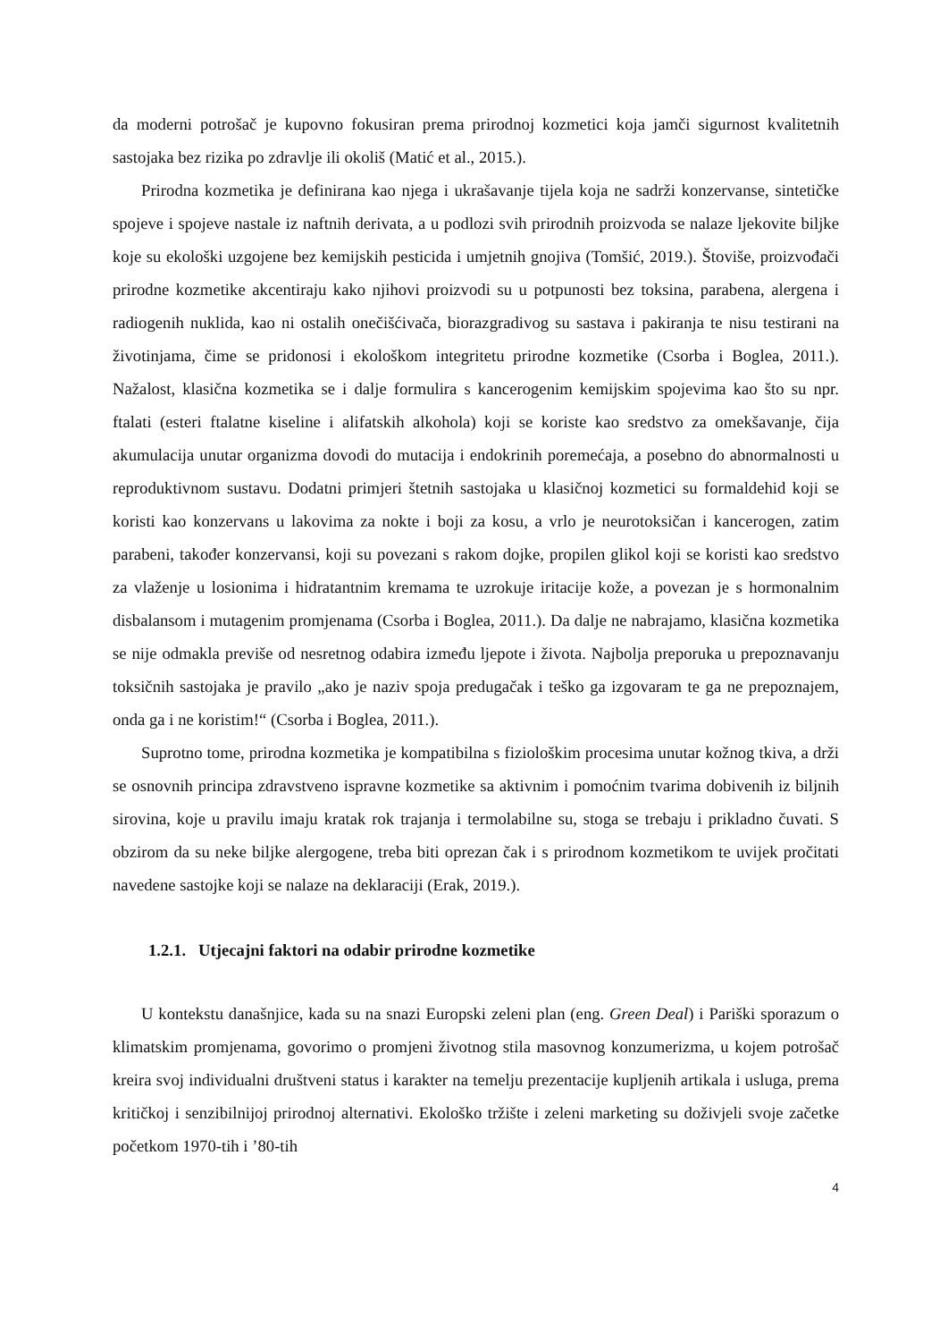da moderni potrošač je kupovno fokusiran prema prirodnoj kozmetici koja jamči sigurnost kvalitetnih sastojaka bez rizika po zdravlje ili okoliš (Matić et al., 2015.).
Prirodna kozmetika je definirana kao njega i ukrašavanje tijela koja ne sadrži konzervanse, sintetičke spojeve i spojeve nastale iz naftnih derivata, a u podlozi svih prirodnih proizvoda se nalaze ljekovite biljke koje su ekološki uzgojene bez kemijskih pesticida i umjetnih gnojiva (Tomšić, 2019.). Štoviše, proizvođači prirodne kozmetike akcentiraju kako njihovi proizvodi su u potpunosti bez toksina, parabena, alergena i radiogenih nuklida, kao ni ostalih onečišćivača, biorazgradivog su sastava i pakiranja te nisu testirani na životinjama, čime se pridonosi i ekološkom integritetu prirodne kozmetike (Csorba i Boglea, 2011.). Nažalost, klasična kozmetika se i dalje formulira s kancerogenim kemijskim spojevima kao što su npr. ftalati (esteri ftalatne kiseline i alifatskih alkohola) koji se koriste kao sredstvo za omekšavanje, čija akumulacija unutar organizma dovodi do mutacija i endokrinih poremećaja, a posebno do abnormalnosti u reproduktivnom sustavu. Dodatni primjeri štetnih sastojaka u klasičnoj kozmetici su formaldehid koji se koristi kao konzervans u lakovima za nokte i boji za kosu, a vrlo je neurotoksičan i kancerogen, zatim parabeni, također konzervansi, koji su povezani s rakom dojke, propilen glikol koji se koristi kao sredstvo za vlaženje u losionima i hidratantnim kremama te uzrokuje iritacije kože, a povezan je s hormonalnim disbalansom i mutagenim promjenama (Csorba i Boglea, 2011.). Da dalje ne nabrajamo, klasična kozmetika se nije odmakla previše od nesretnog odabira između ljepote i života. Najbolja preporuka u prepoznavanju toksičnih sastojaka je pravilo „ako je naziv spoja predugačak i teško ga izgovaram te ga ne prepoznajem, onda ga i ne koristim!“ (Csorba i Boglea, 2011.).
Suprotno tome, prirodna kozmetika je kompatibilna s fiziološkim procesima unutar kožnog tkiva, a drži se osnovnih principa zdravstveno ispravne kozmetike sa aktivnim i pomoćnim tvarima dobivenih iz biljnih sirovina, koje u pravilu imaju kratak rok trajanja i termolabilne su, stoga se trebaju i prikladno čuvati. S obzirom da su neke biljke alergogene, treba biti oprezan čak i s prirodnom kozmetikom te uvijek pročitati navedene sastojke koji se nalaze na deklaraciji (Erak, 2019.).
1.2.1. Utjecajni faktori na odabir prirodne kozmetike
U kontekstu današnjice, kada su na snazi Europski zeleni plan (eng. Green Deal) i Pariški sporazum o klimatskim promjenama, govorimo o promjeni životnog stila masovnog konzumerizma, u kojem potrošač kreira svoj individualni društveni status i karakter na temelju prezentacije kupljenih artikala i usluga, prema kritičkoj i senzibilnijoj prirodnoj alternativi. Ekološko tržište i zeleni marketing su doživjeli svoje začetke početkom 1970-tih i ’80-tih
4